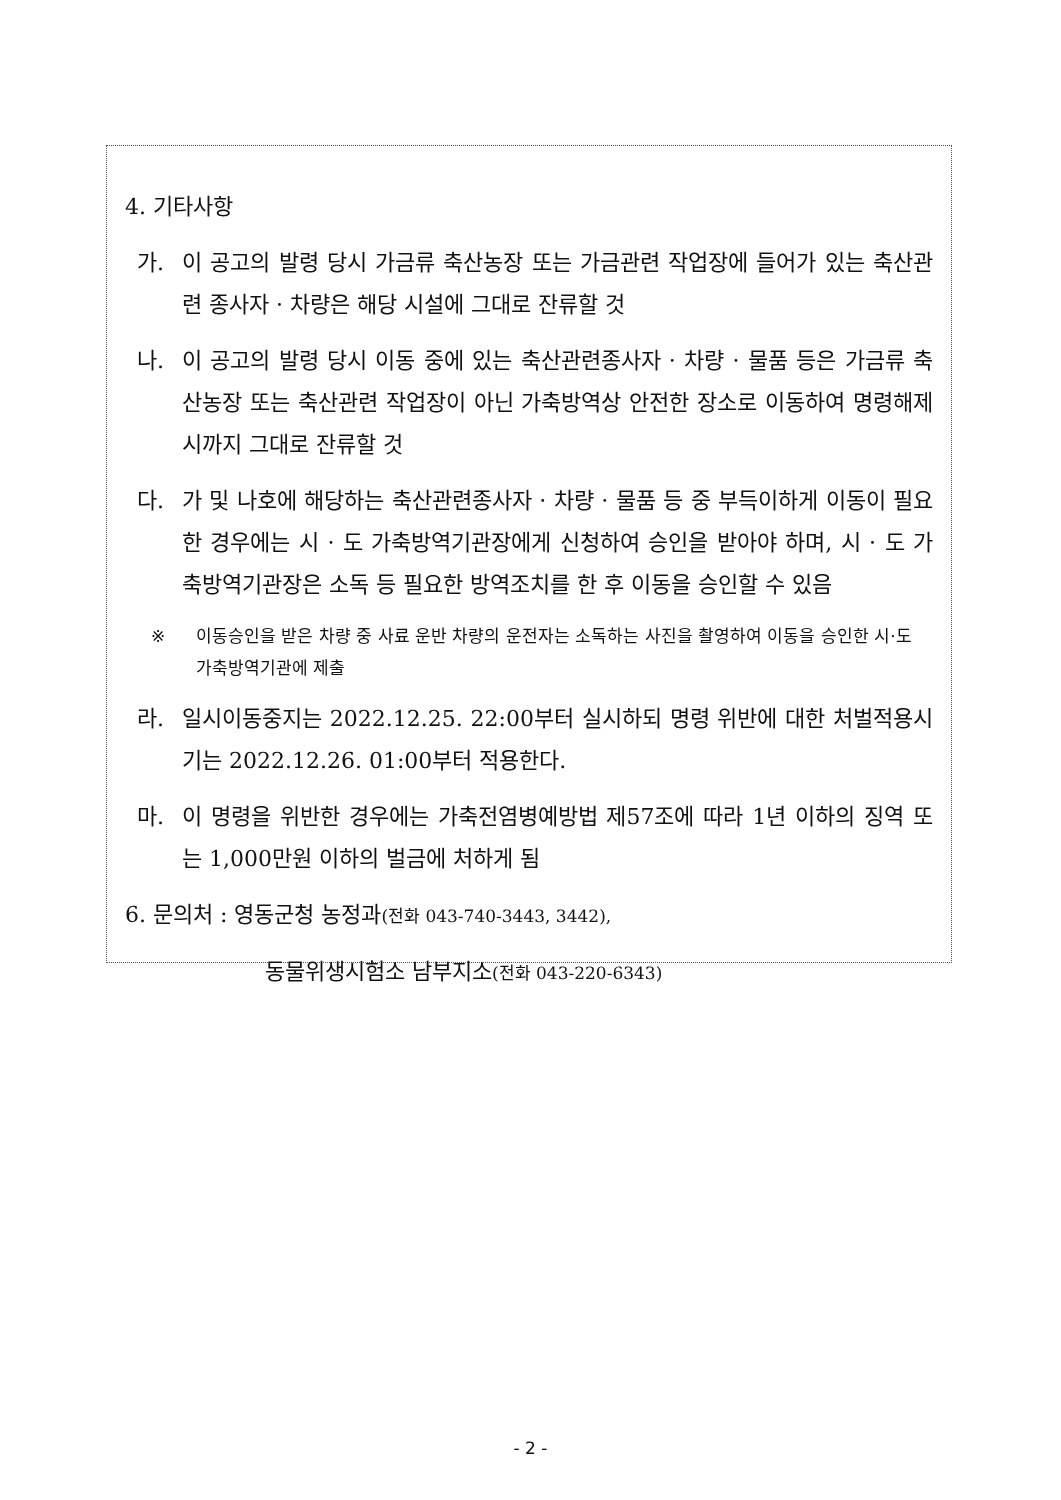4. 기타사항
가. 이 공고의 발령 당시 가금류 축산농장 또는 가금관련 작업장에 들어가 있는 축산관련 종사자 · 차량은 해당 시설에 그대로 잔류할 것
나. 이 공고의 발령 당시 이동 중에 있는 축산관련종사자 · 차량 · 물품 등은 가금류 축산농장 또는 축산관련 작업장이 아닌 가축방역상 안전한 장소로 이동하여 명령해제 시까지 그대로 잔류할 것
다. 가 및 나호에 해당하는 축산관련종사자 · 차량 · 물품 등 중 부득이하게 이동이 필요한 경우에는 시 · 도 가축방역기관장에게 신청하여 승인을 받아야 하며, 시 · 도 가축방역기관장은 소독 등 필요한 방역조치를 한 후 이동을 승인할 수 있음
※ 이동승인을 받은 차량 중 사료 운반 차량의 운전자는 소독하는 사진을 촬영하여 이동을 승인한 시·도 가축방역기관에 제출
라. 일시이동중지는 2022.12.25. 22:00부터 실시하되 명령 위반에 대한 처벌적용시기는 2022.12.26. 01:00부터 적용한다.
마. 이 명령을 위반한 경우에는 가축전염병예방법 제57조에 따라 1년 이하의 징역 또는 1,000만원 이하의 벌금에 처하게 됨
6. 문의처 : 영동군청 농정과(전화 043-740-3443, 3442),
동물위생시험소 남부지소(전화 043-220-6343)
- 2 -